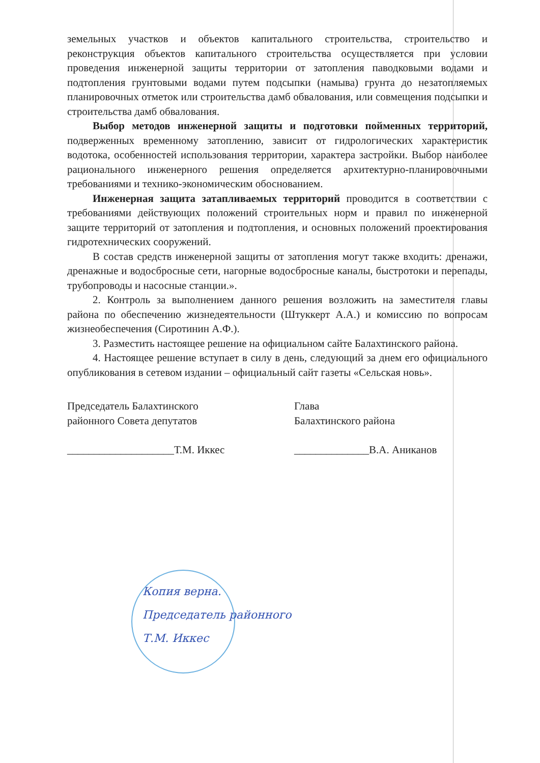земельных участков и объектов капитального строительства, строительство и реконструкция объектов капитального строительства осуществляется при условии проведения инженерной защиты территории от затопления паводковыми водами и подтопления грунтовыми водами путем подсыпки (намыва) грунта до незатопляемых планировочных отметок или строительства дамб обвалования, или совмещения подсыпки и строительства дамб обвалования.
Выбор методов инженерной защиты и подготовки пойменных территорий, подверженных временному затоплению, зависит от гидрологических характеристик водотока, особенностей использования территории, характера застройки. Выбор наиболее рационального инженерного решения определяется архитектурно-планировочными требованиями и технико-экономическим обоснованием.
Инженерная защита затапливаемых территорий проводится в соответствии с требованиями действующих положений строительных норм и правил по инженерной защите территорий от затопления и подтопления, и основных положений проектирования гидротехнических сооружений.
В состав средств инженерной защиты от затопления могут также входить: дренажи, дренажные и водосбросные сети, нагорные водосбросные каналы, быстротоки и перепады, трубопроводы и насосные станции.».
2. Контроль за выполнением данного решения возложить на заместителя главы района по обеспечению жизнедеятельности (Штуккерт А.А.) и комиссию по вопросам жизнеобеспечения (Сиротинин А.Ф.).
3. Разместить настоящее решение на официальном сайте Балахтинского района.
4. Настоящее решение вступает в силу в день, следующий за днем его официального опубликования в сетевом издании – официальный сайт газеты «Сельская новь».
Председатель Балахтинского
районного Совета депутатов
____________________Т.М. Иккес
Глава
Балахтинского района
______________В.А. Аниканов
Копия верна.
Председатель районного
Т.М. Иккес